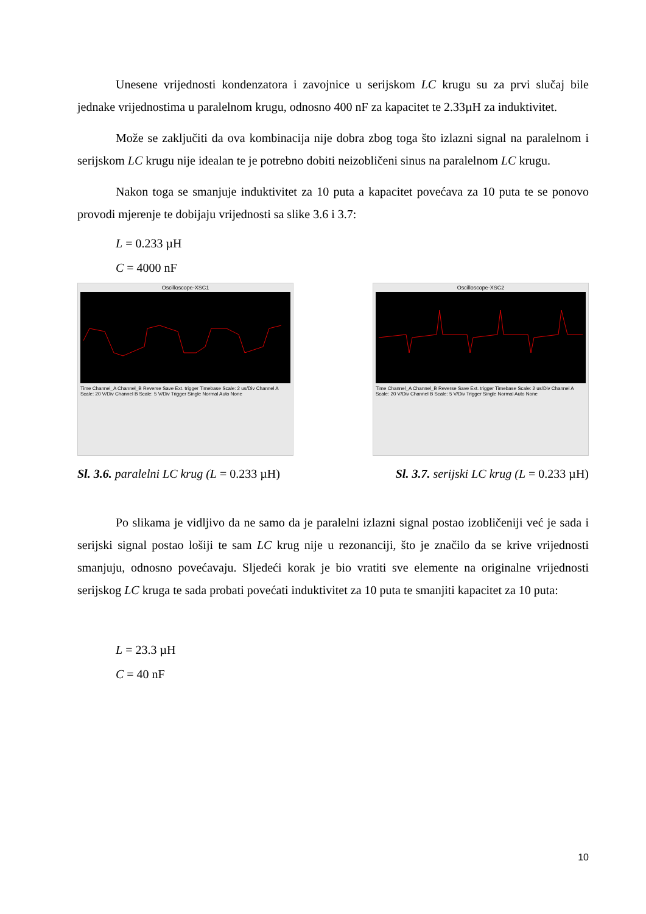Unesene vrijednosti kondenzatora i zavojnice u serijskom LC krugu su za prvi slučaj bile jednake vrijednostima u paralelnom krugu, odnosno 400 nF za kapacitet te 2.33µH za induktivitet.
Može se zaključiti da ova kombinacija nije dobra zbog toga što izlazni signal na paralelnom i serijskom LC krugu nije idealan te je potrebno dobiti neizobličeni sinus na paralelnom LC krugu.
Nakon toga se smanjuje induktivitet za 10 puta a kapacitet povećava za 10 puta te se ponovo provodi mjerenje te dobijaju vrijednosti sa slike 3.6 i 3.7:
L = 0.233 µH
C = 4000 nF
Oscilloscope-XSC1
Time Channel_A Channel_B Reverse Save Ext. trigger Timebase Scale: 2 us/Div Channel A Scale: 20 V/Div Channel B Scale: 5 V/Div Trigger Single Normal Auto None
Sl. 3.6. paralelni LC krug (L = 0.233 µH)
Oscilloscope-XSC2
Time Channel_A Channel_B Reverse Save Ext. trigger Timebase Scale: 2 us/Div Channel A Scale: 20 V/Div Channel B Scale: 5 V/Div Trigger Single Normal Auto None
Sl. 3.7. serijski LC krug (L = 0.233 µH)
Po slikama je vidljivo da ne samo da je paralelni izlazni signal postao izobličeniji već je sada i serijski signal postao lošiji te sam LC krug nije u rezonanciji, što je značilo da se krive vrijednosti smanjuju, odnosno povećavaju. Sljedeći korak je bio vratiti sve elemente na originalne vrijednosti serijskog LC kruga te sada probati povećati induktivitet za 10 puta te smanjiti kapacitet za 10 puta:
L = 23.3 µH
C = 40 nF
10